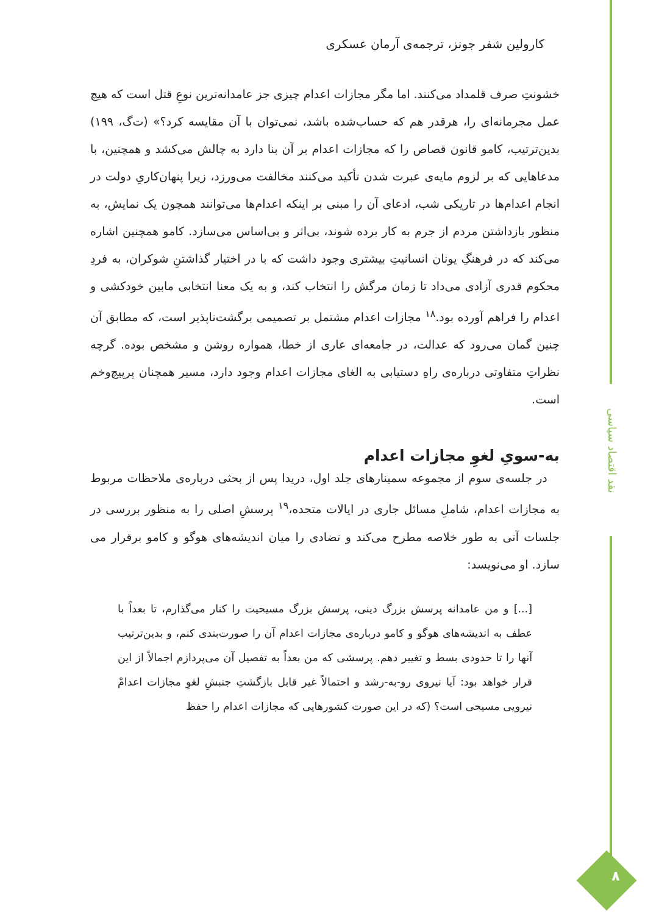نقد اقتصاد سیاسی
۸
کارولین شفر جونز، ترجمه‌ی آرمان عسکری
خشونتِ صرف قلمداد می‌کنند. اما مگر مجازات اعدام چیزی جز عامدانه‌ترین نوعِ قتل است که هیچ عمل مجرمانه‌ای را، هرقدر هم که حساب‌شده باشد، نمی‌توان با آن مقایسه کرد؟» (ت‌گ، ۱۹۹) بدین‌ترتیب، کامو قانون قصاص را که مجازات اعدام بر آن بنا دارد به چالش می‌کشد و همچنین، با مدعاهایی که بر لزوم مایه‌ی عبرت شدن تأکید می‌کنند مخالفت می‌ورزد، زیرا پنهان‌کاریِ دولت در انجام اعدام‌ها در تاریکی شب، ادعای آن را مبنی بر اینکه اعدام‌ها می‌توانند همچون یک نمایش، به منظور بازداشتن مردم از جرم به کار برده شوند، بی‌اثر و بی‌اساس می‌سازد. کامو همچنین اشاره می‌کند که در فرهنگِ یونان انسانیتِ بیشتری وجود داشت که با در اختیار گذاشتنِ شوکران، به فردِ محکوم قدری آزادی می‌داد تا زمان مرگش را انتخاب کند، و به یک معنا انتخابی مابین خودکشی و اعدام را فراهم آورده بود.<sup>۱۸</sup> مجازات اعدام مشتمل بر تصمیمی برگشت‌ناپذیر است، که مطابق آن چنین گمان می‌رود که عدالت، در جامعه‌ای عاری از خطا، همواره روشن و مشخص بوده. گرچه نظراتِ متفاوتی درباره‌ی راهِ دستیابی به الغای مجازات اعدام وجود دارد، مسیر همچنان پرپیچ‌وخم است.
به-سویِ لغوِ مجازات اعدام
در جلسه‌ی سوم از مجموعه سمینارهای جلد اول، دریدا پس از بحثی درباره‌ی ملاحظات مربوط به مجازات اعدام، شاملِ مسائل جاری در ایالات متحده،<sup>۱۹</sup> پرسشِ اصلی را به منظور بررسی در جلسات آتی به طور خلاصه مطرح می‌کند و تضادی را میان اندیشه‌های هوگو و کامو برقرار می سازد. او می‌نویسد:
[...] و من عامدانه پرسش بزرگ دینی، پرسش بزرگ مسیحیت را کنار می‌گذارم، تا بعداً با عطف به اندیشه‌های هوگو و کامو درباره‌ی مجازات اعدام آن را صورت‌بندی کنم، و بدین‌ترتیب آنها را تا حدودی بسط و تغییر دهم. پرسشی که من بعداً به تفصیل آن می‌پردازم اجمالاً از این قرار خواهد بود: آیا نیروی رو-به-رشد و احتمالاً غیر قابل بازگشتِ جنبشِ لغوِ مجازات اعدامْ نیرویی مسیحی است؟ (که در این صورت کشورهایی که مجازات اعدام را حفظ